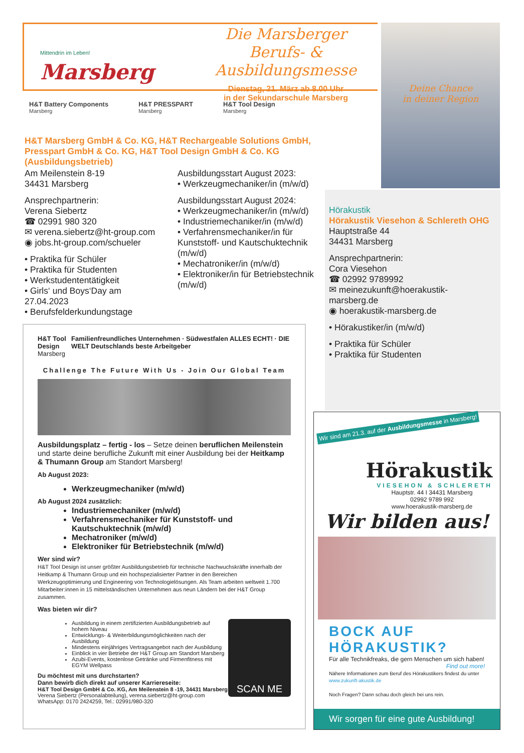Mittendrin im Leben!
Marsberg
Die Marsberger
Berufs- & Ausbildungsmesse
Dienstag, 21. März ab 8.00 Uhr
in der Sekundarschule Marsberg
Deine Chance
in deiner Region
H&T Battery Components
Marsberg
H&T PRESSPART
Marsberg
H&T Tool Design
Marsberg
H&T Marsberg GmbH & Co. KG, H&T Rechargeable Solutions GmbH, Presspart GmbH & Co. KG, H&T Tool Design GmbH & Co. KG (Ausbildungsbetrieb)
Am Meilenstein 8-19
34431 Marsberg
Ansprechpartnerin:
Verena Siebertz
☎ 02991 980 320
✉ verena.siebertz@ht-group.com
◉ jobs.ht-group.com/schueler
• Praktika für Schüler
• Praktika für Studenten
• Werkstudententätigkeit
• Girls‘ und Boys‘Day am 27.04.2023
• Berufsfelderkundungstage
Ausbildungsstart August 2023:
• Werkzeugmechaniker/in (m/w/d)
Ausbildungsstart August 2024:
• Werkzeugmechaniker/in (m/w/d)
• Industriemechaniker/in (m/w/d)
• Verfahrensmechaniker/in für Kunststoff- und Kautschuktechnik (m/w/d)
• Mechatroniker/in (m/w/d)
• Elektroniker/in für Betriebstechnik (m/w/d)
Hörakustik
Hörakustik Viesehon & Schlereth OHG
Hauptstraße 44
34431 Marsberg
Ansprechpartnerin:
Cora Viesehon
☎ 02992 9789992
✉ meinezukunft@hoerakustik-marsberg.de
◉ hoerakustik-marsberg.de
• Hörakustiker/in (m/w/d)
• Praktika für Schüler
• Praktika für Studenten
H&T Tool Design
Marsberg
Familienfreundliches Unternehmen · Südwestfalen ALLES ECHT! · DIE WELT Deutschlands beste Arbeitgeber
Challenge The Future With Us - Join Our Global Team
Ausbildungsplatz – fertig - los – Setze deinen beruflichen Meilenstein und starte deine berufliche Zukunft mit einer Ausbildung bei der Heitkamp & Thumann Group am Standort Marsberg!
Ab August 2023:
Werkzeugmechaniker (m/w/d)
Ab August 2024 zusätzlich:
Industriemechaniker (m/w/d)
Verfahrensmechaniker für Kunststoff- und Kautschuktechnik (m/w/d)
Mechatroniker (m/w/d)
Elektroniker für Betriebstechnik (m/w/d)
Wer sind wir?
H&T Tool Design ist unser größter Ausbildungsbetrieb für technische Nachwuchskräfte innerhalb der Heitkamp & Thumann Group und ein hochspezialisierter Partner in den Bereichen Werkzeugoptimierung und Engineering von Technologielösungen. Als Team arbeiten weltweit 1.700 Mitarbeiter:innen in 15 mittelständischen Unternehmen aus neun Ländern bei der H&T Group zusammen.
Was bieten wir dir?
Ausbildung in einem zertifizierten Ausbildungsbetrieb auf hohem Niveau
Entwicklungs- & Weiterbildungsmöglichkeiten nach der Ausbildung
Mindestens einjähriges Vertragsangebot nach der Ausbildung
Einblick in vier Betriebe der H&T Group am Standort Marsberg
Azubi-Events, kostenlose Getränke und Firmenfitness mit EGYM Wellpass
Du möchtest mit uns durchstarten?
Dann bewirb dich direkt auf unserer Karriereseite:
H&T Tool Design GmbH & Co. KG, Am Meilenstein 8 -19, 34431 Marsberg
Verena Siebertz (Personalabteilung), verena.siebertz@ht-group.com
WhatsApp: 0170 2424259, Tel.: 02991/980-320
SCAN ME
Wir sind am 21.3. auf der Ausbildungsmesse in Marsberg!
Hörakustik
VIESEHON & SCHLERETH
Hauptstr. 44 I 34431 Marsberg
02992 9789 992
www.hoerakustik-marsberg.de
Wir bilden aus!
BOCK AUF HÖRAKUSTIK?
Für alle Technikfreaks, die gern Menschen um sich haben!
Find out more!
Nähere Informationen zum Beruf des Hörakustikers findest du unter www.zukunft-akustik.de
Noch Fragen? Dann schau doch gleich bei uns rein.
Wir sorgen für eine gute Ausbildung!